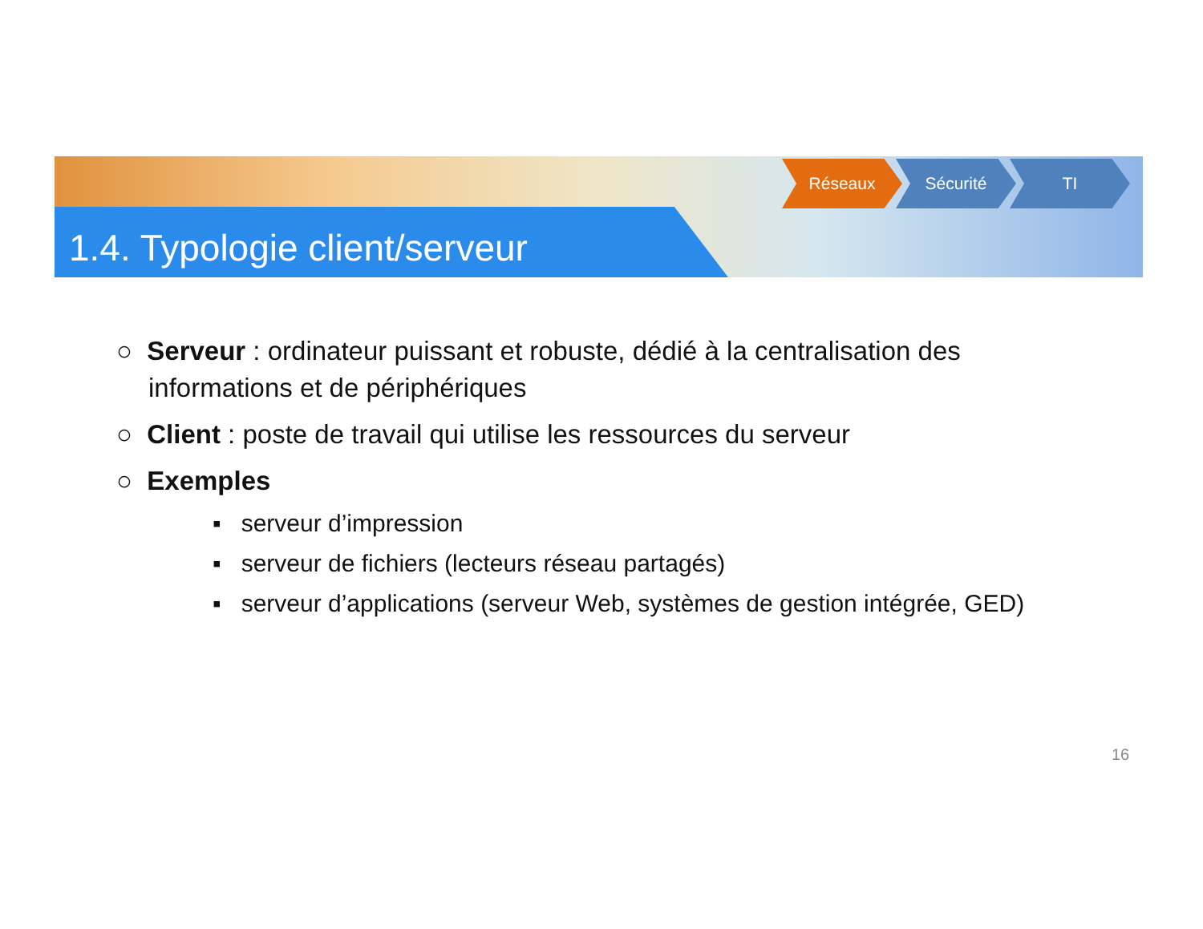1.4. Typologie client/serveur
Réseaux Sécurité TI
○ Serveur : ordinateur puissant et robuste, dédié à la centralisation des informations et de périphériques
○ Client : poste de travail qui utilise les ressources du serveur
○ Exemples
▪ serveur d’impression
▪ serveur de fichiers (lecteurs réseau partagés)
▪ serveur d’applications (serveur Web, systèmes de gestion intégrée, GED)
16